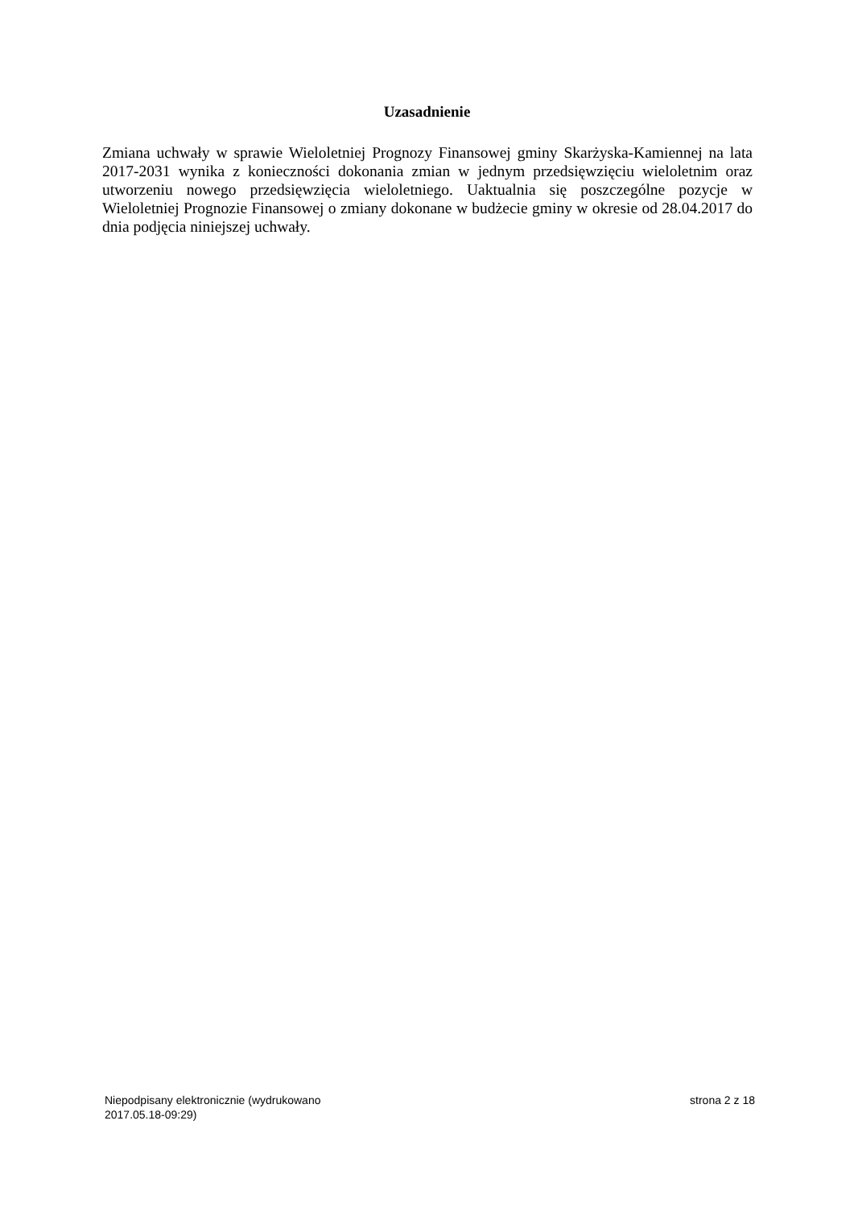Uzasadnienie
Zmiana uchwały w sprawie Wieloletniej Prognozy Finansowej gminy Skarżyska-Kamiennej na lata 2017-2031 wynika z konieczności dokonania zmian w jednym przedsięwzięciu wieloletnim oraz utworzeniu nowego przedsięwzięcia wieloletniego. Uaktualnia się poszczególne pozycje w Wieloletniej Prognozie Finansowej o zmiany dokonane w budżecie gminy w okresie od 28.04.2017 do dnia podjęcia niniejszej uchwały.
Niepodpisany elektronicznie (wydrukowano
2017.05.18-09:29)
strona 2 z 18